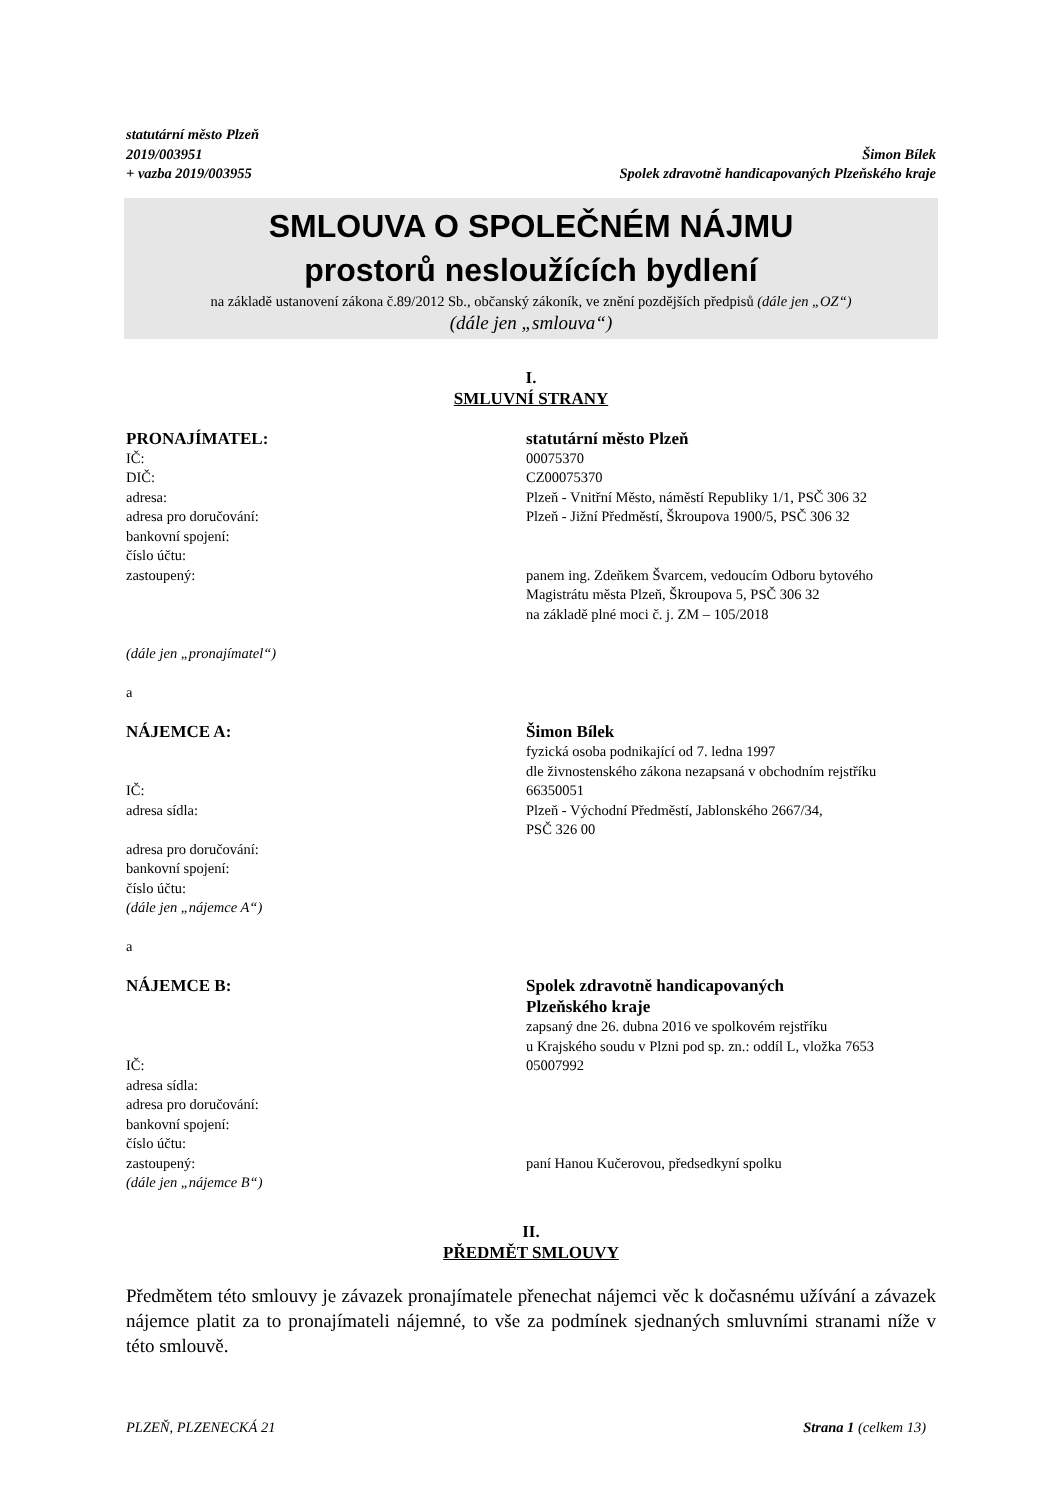statutární město Plzeň
2019/003951
+ vazba 2019/003955
Šimon Bílek
Spolek zdravotně handicapovaných Plzeňského kraje
SMLOUVA O SPOLEČNÉM NÁJMU
prostorů nesloužících bydlení
na základě ustanovení zákona č.89/2012 Sb., občanský zákoník, ve znění pozdějších předpisů (dále jen „OZ“)
(dále jen „smlouva“)
I.
SMLUVNÍ STRANY
PRONAJÍMATEL: statutární město Plzeň
IČ: 00075370
DIČ: CZ00075370
adresa: Plzeň - Vnitřní Město, náměstí Republiky 1/1, PSČ 306 32
adresa pro doručování: Plzeň - Jižní Předměstí, Škroupova 1900/5, PSČ 306 32
bankovní spojení:
číslo účtu:
zastoupený: panem ing. Zdeňkem Švarcem, vedoucím Odboru bytového Magistrátu města Plzeň, Škroupova 5, PSČ 306 32
na základě plné moci č. j. ZM – 105/2018
(dále jen „pronajímatel“)
a
NÁJEMCE A: Šimon Bílek
fyzická osoba podnikající od 7. ledna 1997
dle živnostenského zákona nezapsaná v obchodním rejstříku
IČ: 66350051
adresa sídla: Plzeň - Východní Předměstí, Jablonského 2667/34,
PSČ 326 00
adresa pro doručování:
bankovní spojení:
číslo účtu:
(dále jen „nájemce A“)
a
NÁJEMCE B: Spolek zdravotně handicapovaných
Plzeňského kraje
zapsaný dne 26. dubna 2016 ve spolkovém rejstříku
u Krajského soudu v Plzni pod sp. zn.: oddíl L, vložka 7653
IČ: 05007992
adresa sídla:
adresa pro doručování:
bankovní spojení:
číslo účtu:
zastoupený: paní Hanou Kučerovou, předsedkyní spolku
(dále jen „nájemce B“)
II.
PŘEDMĚT SMLOUVY
Předmětem této smlouvy je závazek pronajímatele přenechat nájemci věc k dočasnému užívání a závazek nájemce platit za to pronajímateli nájemné, to vše za podmínek sjednaných smluvními stranami níže v této smlouvě.
PLZEŇ, PLZENECKÁ 21 Strana 1 (celkem 13)